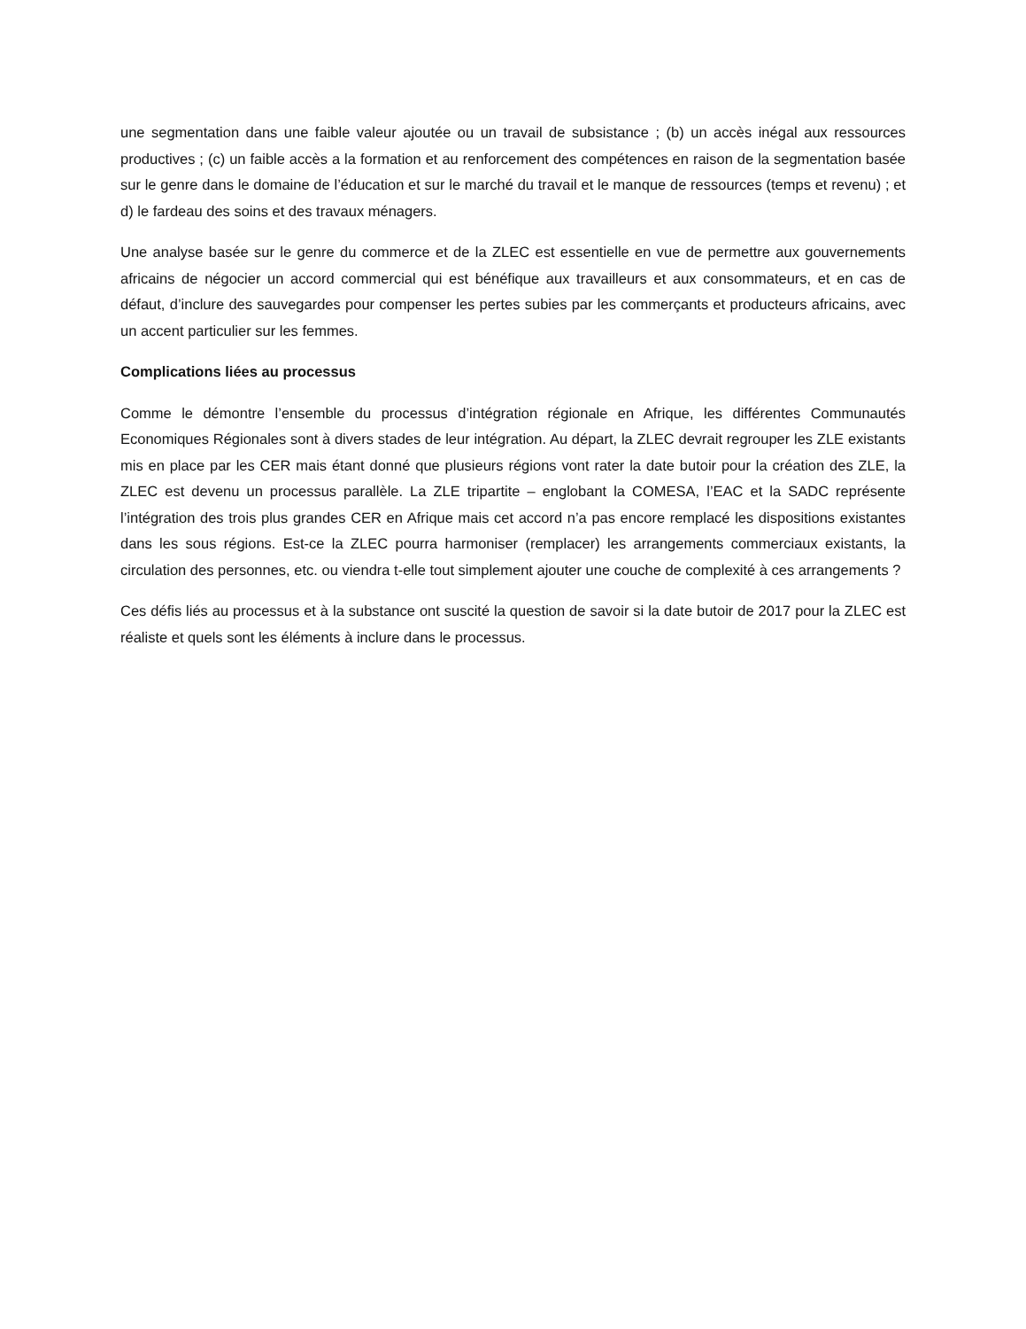une segmentation dans une faible valeur ajoutée ou un travail de subsistance ; (b) un accès inégal aux ressources productives ; (c) un faible accès a la formation et au renforcement des compétences en raison de la segmentation basée sur le genre dans le domaine de l’éducation et sur le marché du travail et le manque de ressources (temps et revenu) ; et d) le fardeau des soins et des travaux ménagers.
Une analyse basée sur le genre du commerce et de la ZLEC est essentielle en vue de permettre aux gouvernements africains de négocier un accord commercial qui est bénéfique aux travailleurs et aux consommateurs, et en cas de défaut, d’inclure des sauvegardes pour compenser les pertes subies par les commerçants et producteurs africains, avec un accent particulier sur les femmes.
Complications liées au processus
Comme le démontre l’ensemble du processus d’intégration régionale en Afrique, les différentes Communautés Economiques Régionales sont à divers stades de leur intégration. Au départ, la ZLEC devrait regrouper les ZLE existants mis en place par les CER mais étant donné que plusieurs régions vont rater la date butoir pour la création des ZLE, la ZLEC est devenu un processus parallèle. La ZLE tripartite – englobant la COMESA, l’EAC et la SADC représente l’intégration des trois plus grandes CER en Afrique mais cet accord n’a pas encore remplacé les dispositions existantes dans les sous régions. Est-ce la ZLEC pourra harmoniser (remplacer) les arrangements commerciaux existants, la circulation des personnes, etc. ou viendra t-elle tout simplement ajouter une couche de complexité à ces arrangements ?
Ces défis liés au processus et à la substance ont suscité la question de savoir si la date butoir de 2017 pour la ZLEC est réaliste et quels sont les éléments à inclure dans le processus.